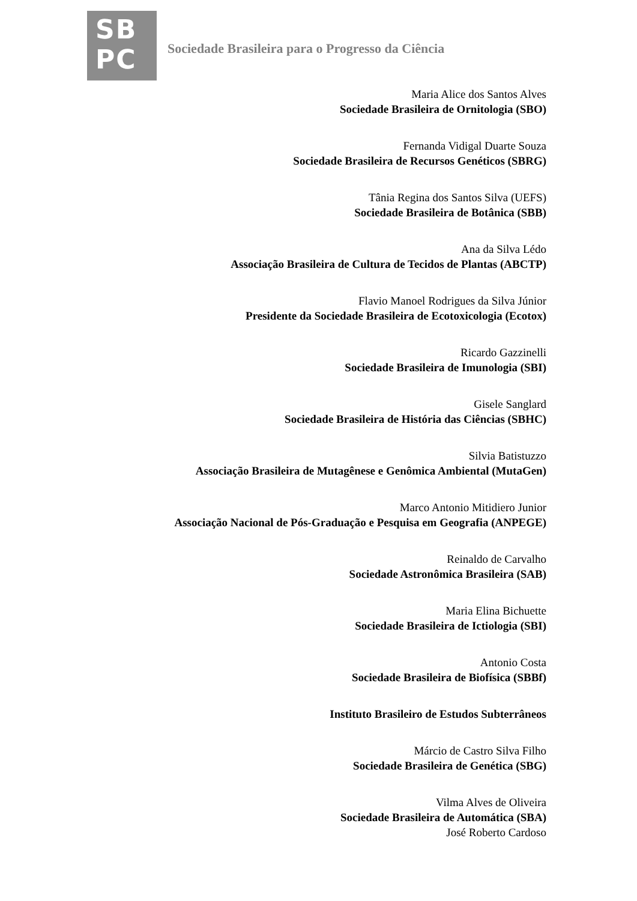SB
PC
Sociedade Brasileira para o Progresso da Ciência
Maria Alice dos Santos Alves
Sociedade Brasileira de Ornitologia (SBO)
Fernanda Vidigal Duarte Souza
Sociedade Brasileira de Recursos Genéticos (SBRG)
Tânia Regina dos Santos Silva (UEFS)
Sociedade Brasileira de Botânica (SBB)
Ana da Silva Lédo
Associação Brasileira de Cultura de Tecidos de Plantas (ABCTP)
Flavio Manoel Rodrigues da Silva Júnior
Presidente da Sociedade Brasileira de Ecotoxicologia (Ecotox)
Ricardo Gazzinelli
Sociedade Brasileira de Imunologia (SBI)
Gisele Sanglard
Sociedade Brasileira de História das Ciências (SBHC)
Silvia Batistuzzo
Associação Brasileira de Mutagênese e Genômica Ambiental (MutaGen)
Marco Antonio Mitidiero Junior
Associação Nacional de Pós-Graduação e Pesquisa em Geografia (ANPEGE)
Reinaldo de Carvalho
Sociedade Astronômica Brasileira (SAB)
Maria Elina Bichuette
Sociedade Brasileira de Ictiologia (SBI)
Antonio Costa
Sociedade Brasileira de Biofísica (SBBf)
Instituto Brasileiro de Estudos Subterrâneos
Márcio de Castro Silva Filho
Sociedade Brasileira de Genética (SBG)
Vilma Alves de Oliveira
Sociedade Brasileira de Automática (SBA)
José Roberto Cardoso